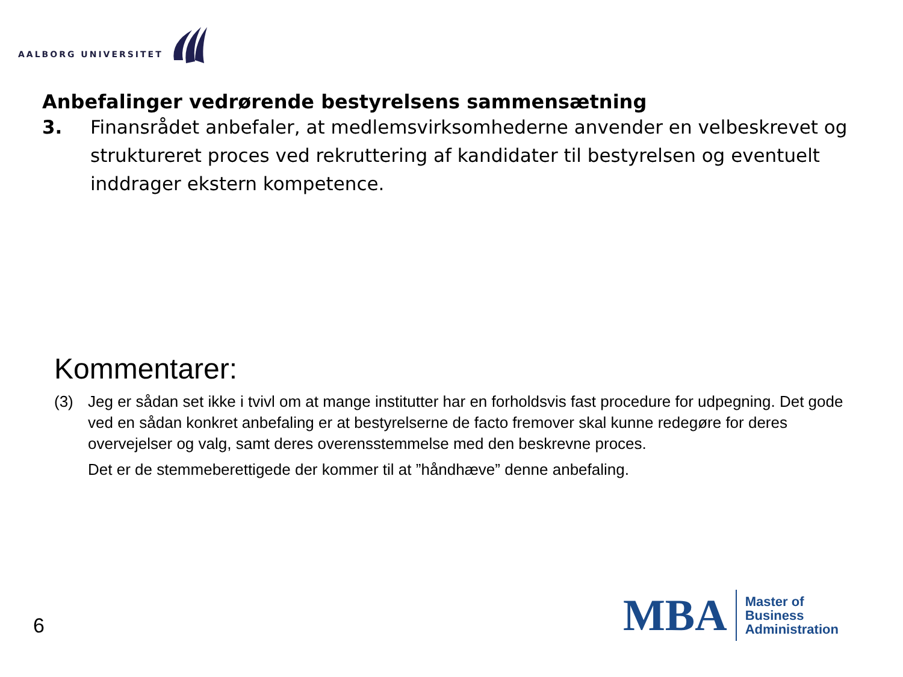AALBORG UNIVERSITET
Anbefalinger vedrørende bestyrelsens sammensætning
3. Finansrådet anbefaler, at medlemsvirksomhederne anvender en velbeskrevet og struktureret proces ved rekruttering af kandidater til bestyrelsen og eventuelt inddrager ekstern kompetence.
Kommentarer:
(3) Jeg er sådan set ikke i tvivl om at mange institutter har en forholdsvis fast procedure for udpegning. Det gode ved en sådan konkret anbefaling er at bestyrelserne de facto fremover skal kunne redegøre for deres overvejelser og valg, samt deres overensstemmelse med den beskrevne proces.
Det er de stemmeberettigede der kommer til at ”håndhæve” denne anbefaling.
6
MBA
Master of
Business
Administration